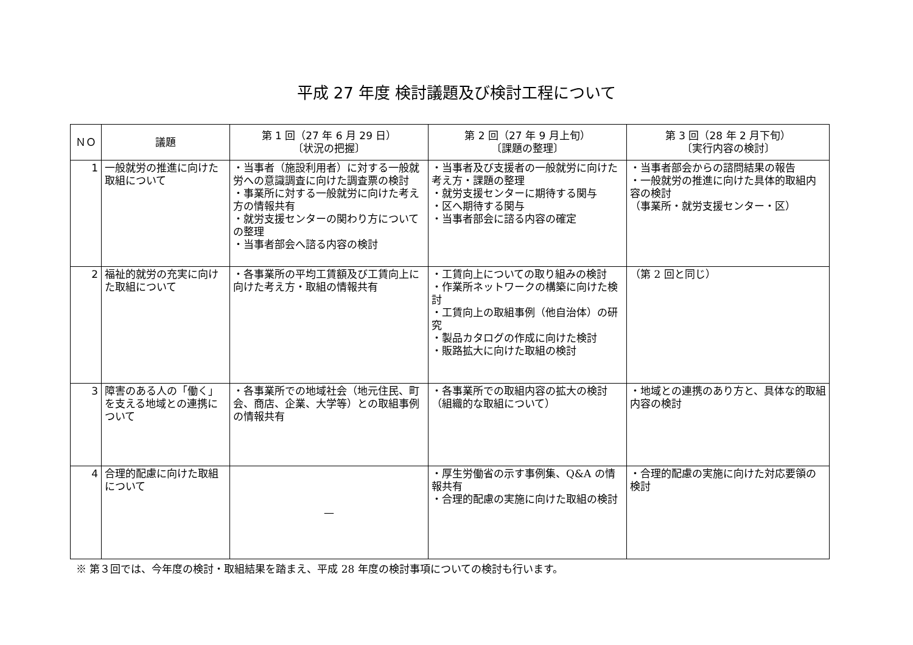平成 27 年度 検討議題及び検討工程について
| ＮＯ | 議題 | 第 1 回（27 年 6 月 29 日） 〔状況の把握〕 | 第 2 回（27 年 9 月上旬） 〔課題の整理〕 | 第 3 回（28 年 2 月下旬） 〔実行内容の検討〕 |
| --- | --- | --- | --- | --- |
| 1 | 一般就労の推進に向けた取組について | ・当事者（施設利用者）に対する一般就労への意識調査に向けた調査票の検討 ・事業所に対する一般就労に向けた考え方の情報共有 ・就労支援センターの関わり方についての整理 ・当事者部会へ諮る内容の検討 | ・当事者及び支援者の一般就労に向けた考え方・課題の整理 ・就労支援センターに期待する関与 ・区へ期待する関与 ・当事者部会に諮る内容の確定 | ・当事者部会からの諮問結果の報告 ・一般就労の推進に向けた具体的取組内容の検討 （事業所・就労支援センター・区） |
| 2 | 福祉的就労の充実に向けた取組について | ・各事業所の平均工賃額及び工賃向上に向けた考え方・取組の情報共有 | ・工賃向上についての取り組みの検討 ・作業所ネットワークの構築に向けた検討 ・工賃向上の取組事例（他自治体）の研究 ・製品カタログの作成に向けた検討 ・販路拡大に向けた取組の検討 | （第 2 回と同じ） |
| 3 | 障害のある人の「働く」を支える地域との連携について | ・各事業所での地域社会（地元住民、町会、商店、企業、大学等）との取組事例の情報共有 | ・各事業所での取組内容の拡大の検討（組織的な取組について） | ・地域との連携のあり方と、具体な的取組内容の検討 |
| 4 | 合理的配慮に向けた取組について | — | ・厚生労働省の示す事例集、Q&A の情報共有 ・合理的配慮の実施に向けた取組の検討 | ・合理的配慮の実施に向けた対応要領の検討 |
※ 第３回では、今年度の検討・取組結果を踏まえ、平成 28 年度の検討事項についての検討も行います。